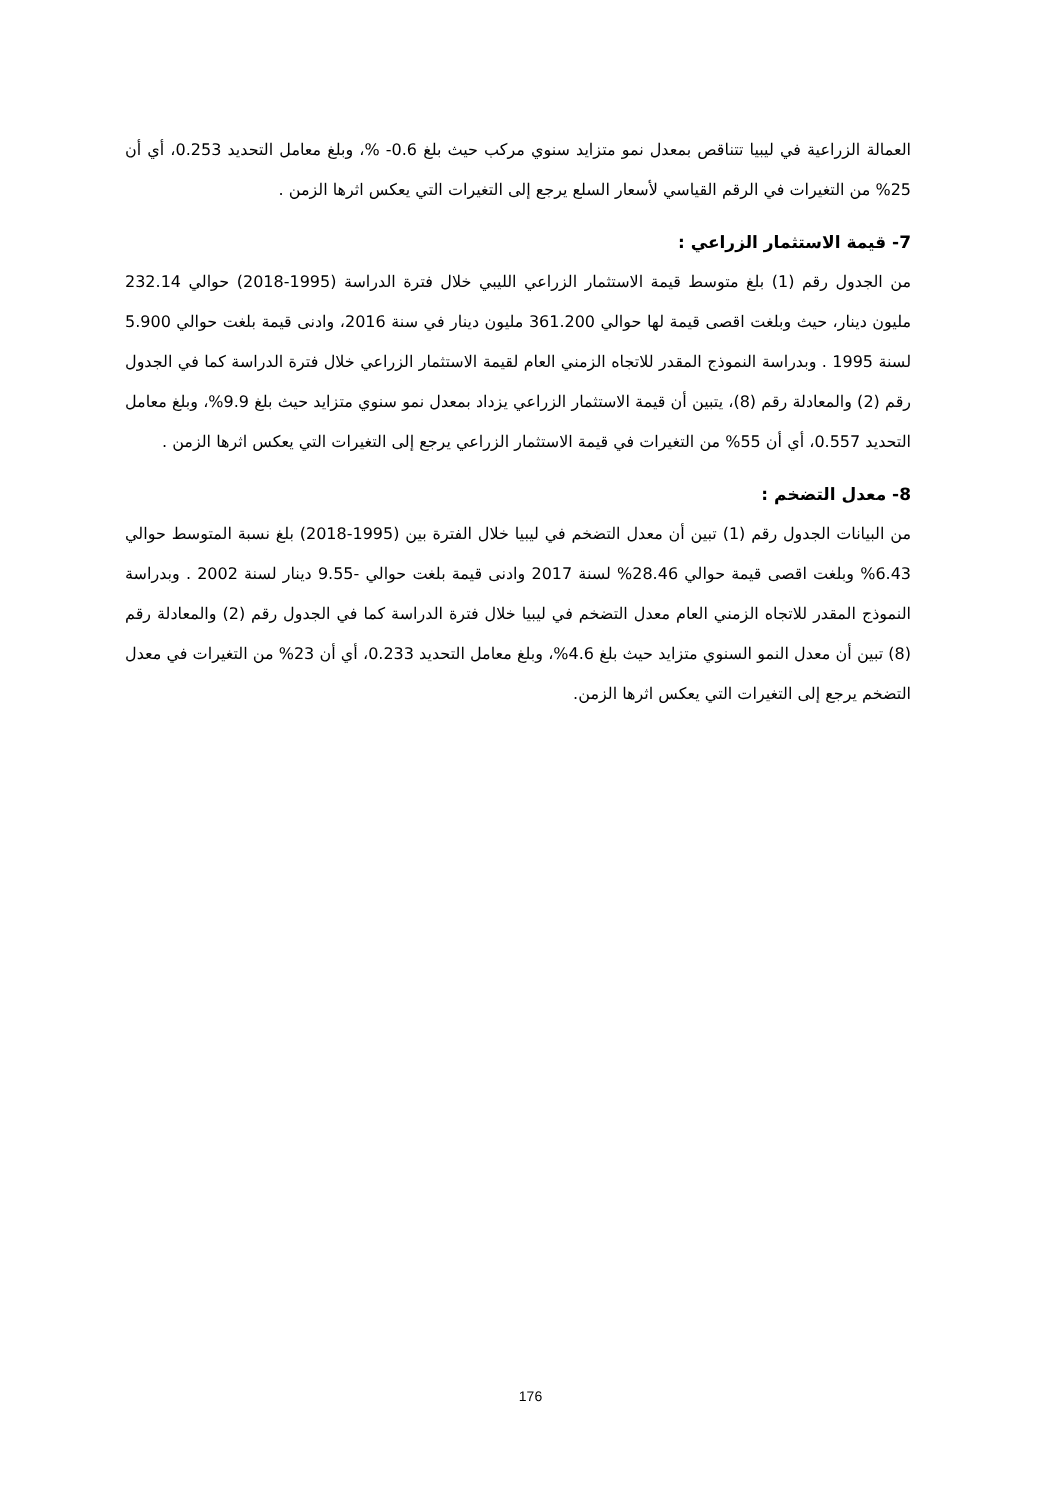العمالة الزراعية في ليبيا تتناقص بمعدل نمو متزايد سنوي مركب حيث بلغ 0.6- %، وبلغ معامل التحديد 0.253، أي أن 25% من التغيرات في الرقم القياسي لأسعار السلع يرجع إلى التغيرات التي يعكس اثرها الزمن .
7- قيمة الاستثمار الزراعي :
من الجدول رقم (1) بلغ متوسط قيمة الاستثمار الزراعي الليبي خلال فترة الدراسة (1995-2018) حوالي 232.14 مليون دينار، حيث وبلغت اقصى قيمة لها حوالي 361.200 مليون دينار في سنة 2016، وادنى قيمة بلغت حوالي 5.900 لسنة 1995 . وبدراسة النموذج المقدر للاتجاه الزمني العام لقيمة الاستثمار الزراعي خلال فترة الدراسة كما في الجدول رقم (2) والمعادلة رقم (8)، يتبين أن قيمة الاستثمار الزراعي يزداد بمعدل نمو سنوي متزايد حيث بلغ 9.9%، وبلغ معامل التحديد 0.557، أي أن 55% من التغيرات في قيمة الاستثمار الزراعي يرجع إلى التغيرات التي يعكس اثرها الزمن .
8- معدل التضخم :
من البيانات الجدول رقم (1) تبين أن معدل التضخم في ليبيا خلال الفترة بين (1995-2018) بلغ نسبة المتوسط حوالي 6.43% وبلغت اقصى قيمة حوالي 28.46% لسنة 2017 وادنى قيمة بلغت حوالي -9.55 دينار لسنة 2002 . وبدراسة النموذج المقدر للاتجاه الزمني العام معدل التضخم في ليبيا خلال فترة الدراسة كما في الجدول رقم (2) والمعادلة رقم (8) تبين أن معدل النمو السنوي متزايد حيث بلغ 4.6%، وبلغ معامل التحديد 0.233، أي أن 23% من التغيرات في معدل التضخم يرجع إلى التغيرات التي يعكس اثرها الزمن.
176